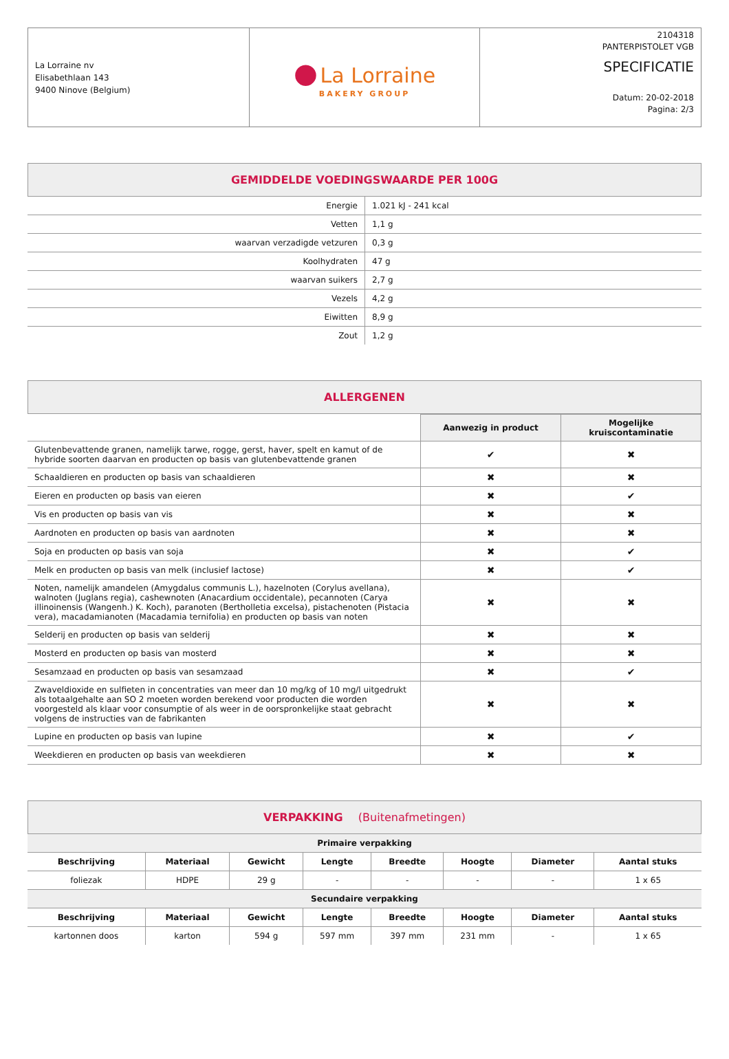| La Lorraine nv Elisabethlaan 143 9400 Ninove (Belgium) | ● La Lorraine BAKERY GROUP | 2104318 PANTERPISTOLET VGB SPECIFICATIE Datum: 20-02-2018 Pagina: 2/3 |
GEMIDDELDE VOEDINGSWAARDE PER 100G
| Energie | 1.021 kJ - 241 kcal |
| Vetten | 1,1 g |
| waarvan verzadigde vetzuren | 0,3 g |
| Koolhydraten | 47 g |
| waarvan suikers | 2,7 g |
| Vezels | 4,2 g |
| Eiwitten | 8,9 g |
| Zout | 1,2 g |
ALLERGENEN
| | Aanwezig in product | Mogelijke kruiscontaminatie |
| Glutenbevattende granen, namelijk tarwe, rogge, gerst, haver, spelt en kamut of de hybride soorten daarvan en producten op basis van glutenbevattende granen | ✔ | ✖ |
| Schaaldieren en producten op basis van schaaldieren | ✖ | ✖ |
| Eieren en producten op basis van eieren | ✖ | ✔ |
| Vis en producten op basis van vis | ✖ | ✖ |
| Aardnoten en producten op basis van aardnoten | ✖ | ✖ |
| Soja en producten op basis van soja | ✖ | ✔ |
| Melk en producten op basis van melk (inclusief lactose) | ✖ | ✔ |
| Noten, namelijk amandelen (Amygdalus communis L.), hazelnoten (Corylus avellana), walnoten (Juglans regia), cashewnoten (Anacardium occidentale), pecannoten (Carya illinoinensis (Wangenh.) K. Koch), paranoten (Bertholletia excelsa), pistachenoten (Pistacia vera), macadamianoten (Macadamia ternifolia) en producten op basis van noten | ✖ | ✖ |
| Selderij en producten op basis van selderij | ✖ | ✖ |
| Mosterd en producten op basis van mosterd | ✖ | ✖ |
| Sesamzaad en producten op basis van sesamzaad | ✖ | ✔ |
| Zwaveldioxide en sulfieten in concentraties van meer dan 10 mg/kg of 10 mg/l uitgedrukt als totaalgehalte aan SO 2 moeten worden berekend voor producten die worden voorgesteld als klaar voor consumptie of als weer in de oorspronkelijke staat gebracht volgens de instructies van de fabrikanten | ✖ | ✖ |
| Lupine en producten op basis van lupine | ✖ | ✔ |
| Weekdieren en producten op basis van weekdieren | ✖ | ✖ |
VERPAKKING (Buitenafmetingen)
| Primaire verpakking | | | | | | | |
| Beschrijving | Materiaal | Gewicht | Lengte | Breedte | Hoogte | Diameter | Aantal stuks |
| foliezak | HDPE | 29 g | - | - | - | - | 1 x 65 |
| Secundaire verpakking | | | | | | | |
| Beschrijving | Materiaal | Gewicht | Lengte | Breedte | Hoogte | Diameter | Aantal stuks |
| kartonnen doos | karton | 594 g | 597 mm | 397 mm | 231 mm | - | 1 x 65 |